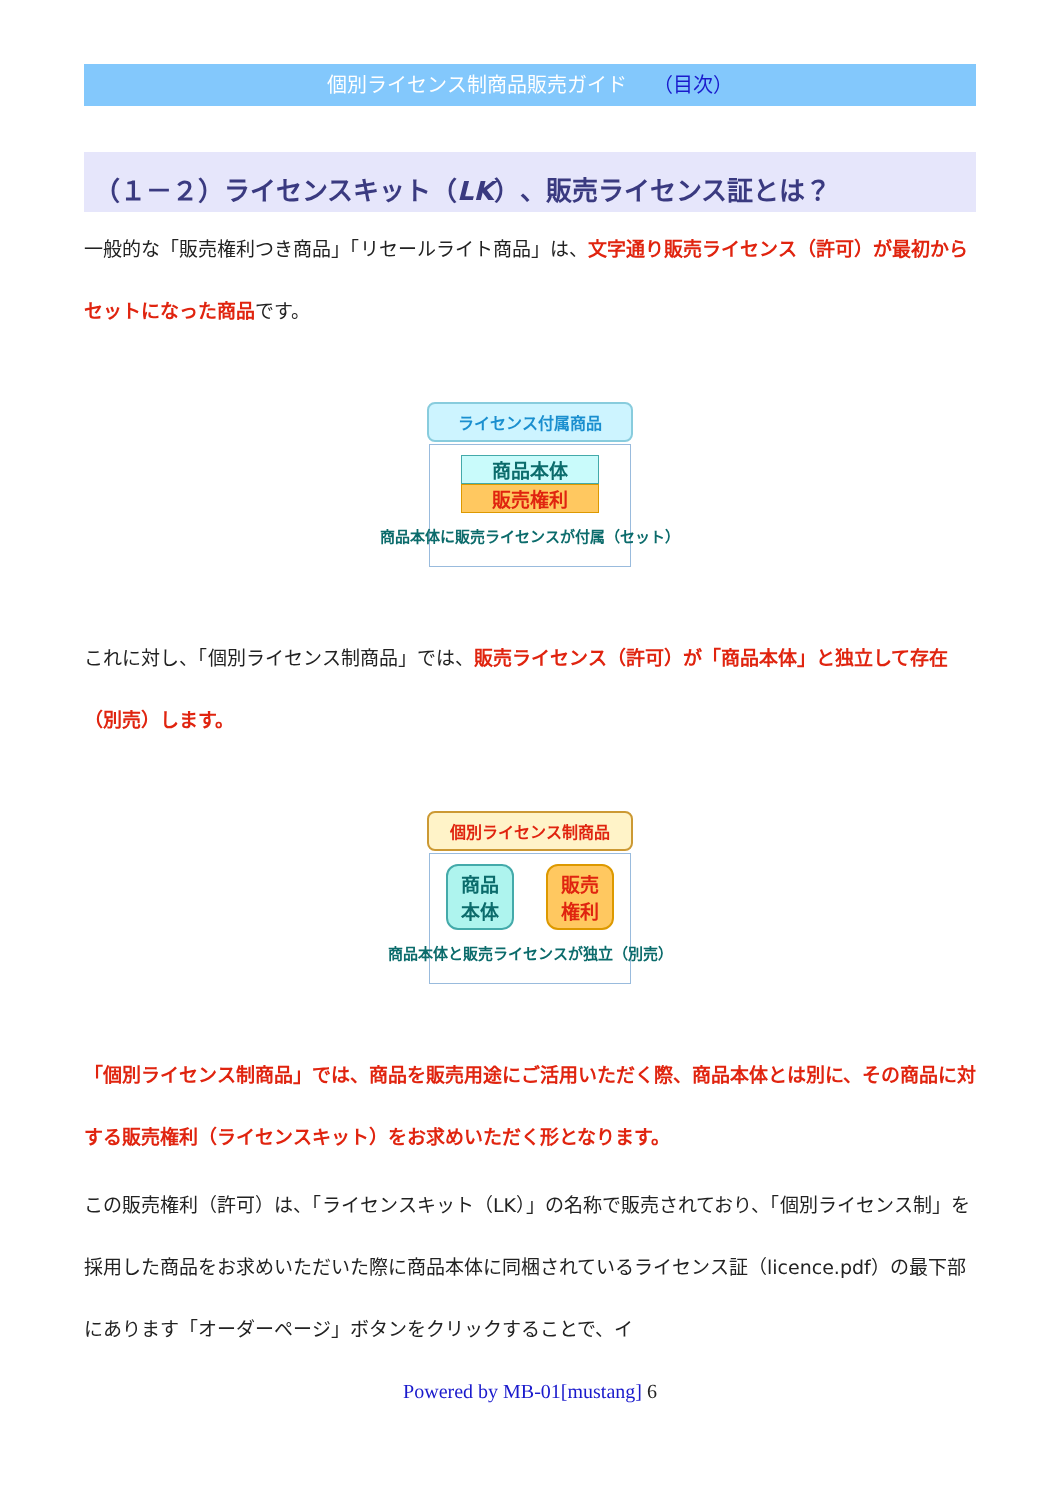個別ライセンス制商品販売ガイド （目次）
（１－２）ライセンスキット（LK）、販売ライセンス証とは？
一般的な「販売権利つき商品」「リセールライト商品」は、文字通り販売ライセンス（許可）が最初からセットになった商品です。
ライセンス付属商品
商品本体
販売権利
商品本体に販売ライセンスが付属（セット）
これに対し、「個別ライセンス制商品」では、販売ライセンス（許可）が「商品本体」と独立して存在（別売）します。
個別ライセンス制商品
商品
本体
販売
権利
商品本体と販売ライセンスが独立（別売）
「個別ライセンス制商品」では、商品を販売用途にご活用いただく際、商品本体とは別に、その商品に対する販売権利（ライセンスキット）をお求めいただく形となります。
この販売権利（許可）は、「ライセンスキット（LK）」の名称で販売されており、「個別ライセンス制」を採用した商品をお求めいただいた際に商品本体に同梱されているライセンス証（licence.pdf）の最下部にあります「オーダーページ」ボタンをクリックすることで、イ
Powered by MB-01[mustang] 6